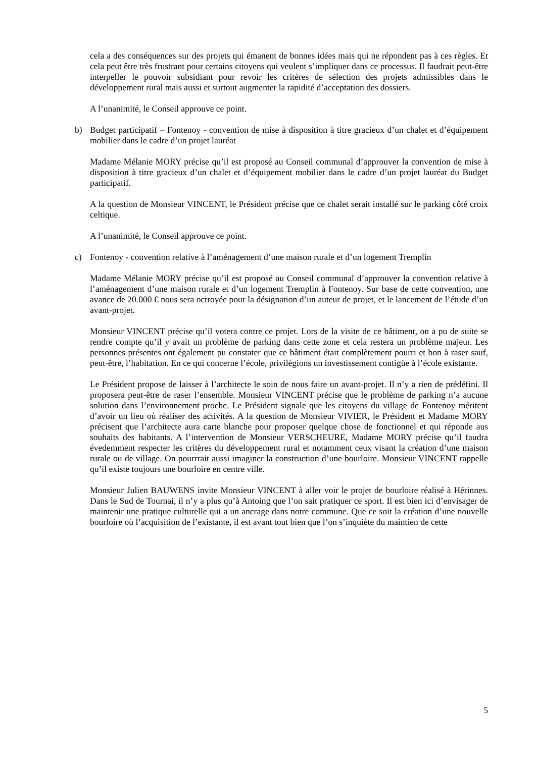cela a des conséquences sur des projets qui émanent de bonnes idées mais qui ne répondent pas à ces règles. Et cela peut être très frustrant pour certains citoyens qui veulent s’impliquer dans ce processus. Il faudrait peut-être interpeller le pouvoir subsidiant pour revoir les critères de sélection des projets admissibles dans le développement rural mais aussi et surtout augmenter la rapidité d’acceptation des dossiers.
A l’unanimité, le Conseil approuve ce point.
b) Budget participatif – Fontenoy - convention de mise à disposition à titre gracieux d’un chalet et d’équipement mobilier dans le cadre d’un projet lauréat
Madame Mélanie MORY précise qu’il est proposé au Conseil communal d’approuver la convention de mise à disposition à titre gracieux d’un chalet et d’équipement mobilier dans le cadre d’un projet lauréat du Budget participatif.
A la question de Monsieur VINCENT, le Président précise que ce chalet serait installé sur le parking côté croix celtique.
A l’unanimité, le Conseil approuve ce point.
c) Fontenoy - convention relative à l’aménagement d’une maison rurale et d’un logement Tremplin
Madame Mélanie MORY précise qu’il est proposé au Conseil communal d’approuver la convention relative à l’aménagement d’une maison rurale et d’un logement Tremplin à Fontenoy. Sur base de cette convention, une avance de 20.000 € nous sera octroyée pour la désignation d’un auteur de projet, et le lancement de l’étude d’un avant-projet.
Monsieur VINCENT précise qu’il votera contre ce projet. Lors de la visite de ce bâtiment, on a pu de suite se rendre compte qu’il y avait un problème de parking dans cette zone et cela restera un problème majeur. Les personnes présentes ont également pu constater que ce bâtiment était complètement pourri et bon à raser sauf, peut-être, l’habitation. En ce qui concerne l’école, privilégions un investissement contigüe à l’école existante.
Le Président propose de laisser à l’architecte le soin de nous faire un avant-projet. Il n’y a rien de prédéfini. Il proposera peut-être de raser l’ensemble. Monsieur VINCENT précise que le problème de parking n’a aucune solution dans l’environnement proche. Le Président signale que les citoyens du village de Fontenoy méritent d’avoir un lieu où réaliser des activités. A la question de Monsieur VIVIER, le Président et Madame MORY précisent que l’architecte aura carte blanche pour proposer quelque chose de fonctionnel et qui réponde aus souhaits des habitants. A l’intervention de Monsieur VERSCHEURE, Madame MORY précise qu’il faudra évedemment respecter les critères du développement rural et notamment ceux visant la création d’une maison rurale ou de village. On pourrrait aussi imaginer la construction d’une bourloire. Monsieur VINCENT rappelle qu’il existe toujours une bourloire en centre ville.
Monsieur Julien BAUWENS invite Monsieur VINCENT à aller voir le projet de bourloire réalisé à Hérinnes. Dans le Sud de Tournai, il n’y a plus qu’à Antoing que l’on sait pratiquer ce sport. Il est bien ici d’envisager de maintenir une pratique culturelle qui a un ancrage dans notre commune. Que ce soit la création d’une nouvelle bourloire où l’acquisition de l’existante, il est avant tout bien que l’on s’inquiète du maintien de cette
5